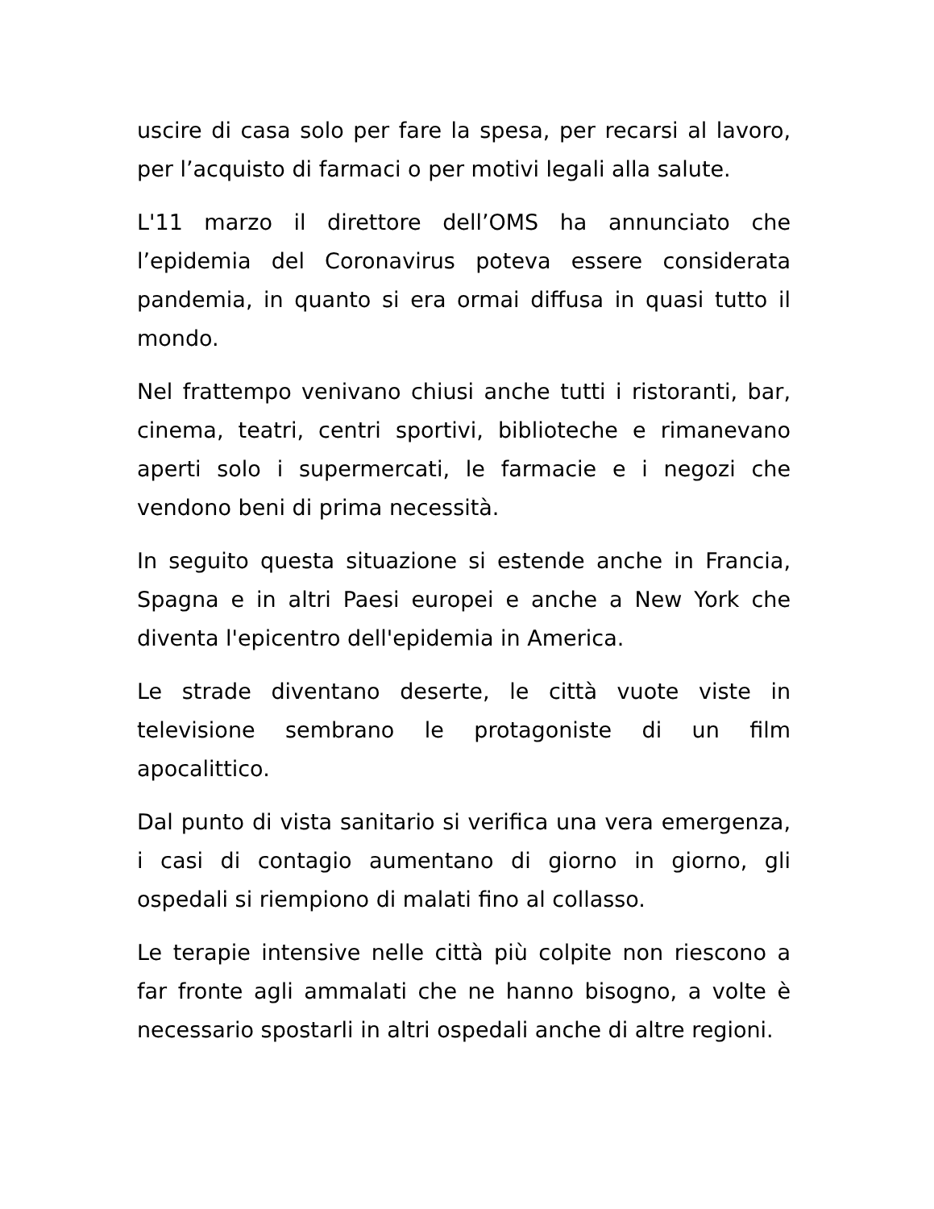uscire di casa solo per fare la spesa, per recarsi al lavoro, per l’acquisto di farmaci o per motivi legali alla salute.
L'11 marzo il direttore dell’OMS ha annunciato che l’epidemia del Coronavirus poteva essere considerata pandemia, in quanto si era ormai diffusa in quasi tutto il mondo.
Nel frattempo venivano chiusi anche tutti i ristoranti, bar, cinema, teatri, centri sportivi, biblioteche e rimanevano aperti solo i supermercati, le farmacie e i negozi che vendono beni di prima necessità.
In seguito questa situazione si estende anche in Francia, Spagna e in altri Paesi europei e anche a New York che diventa l'epicentro dell'epidemia in America.
Le strade diventano deserte, le città vuote viste in televisione sembrano le protagoniste di un film apocalittico.
Dal punto di vista sanitario si verifica una vera emergenza, i casi di contagio aumentano di giorno in giorno, gli ospedali si riempiono di malati fino al collasso.
Le terapie intensive nelle città più colpite non riescono a far fronte agli ammalati che ne hanno bisogno, a volte è necessario spostarli in altri ospedali anche di altre regioni.